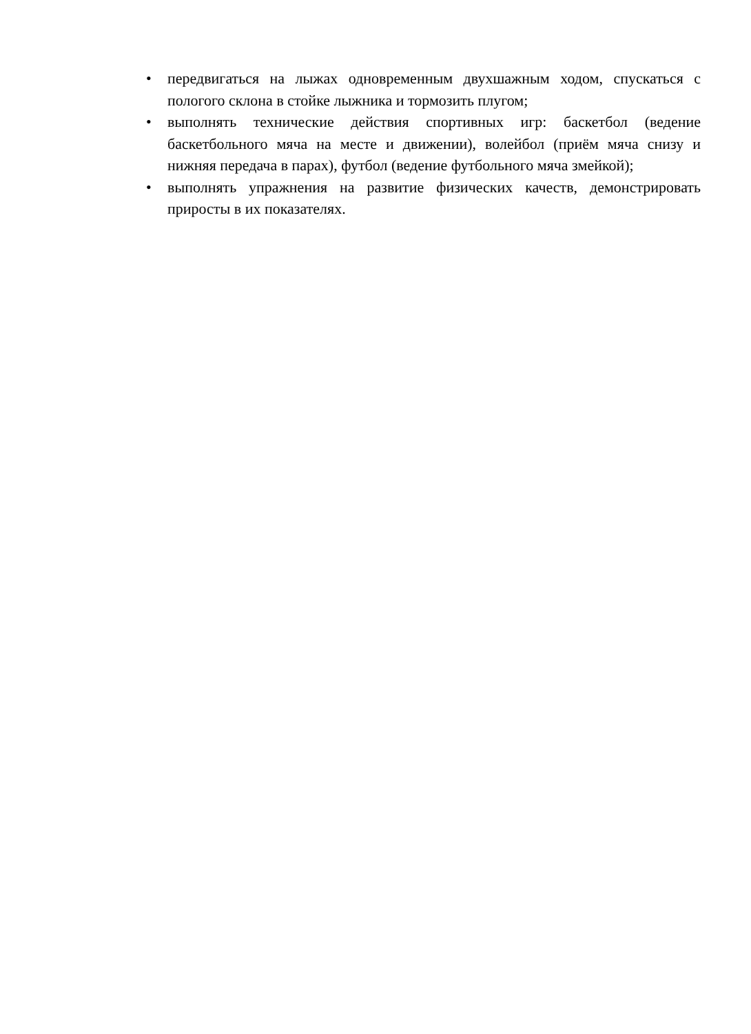• передвигаться на лыжах одновременным двухшажным ходом, спускаться с пологого склона в стойке лыжника и тормозить плугом;
• выполнять технические действия спортивных игр: баскетбол (ведение баскетбольного мяча на месте и движении), волейбол (приём мяча снизу и нижняя передача в парах), футбол (ведение футбольного мяча змейкой);
• выполнять упражнения на развитие физических качеств, демонстрировать приросты в их показателях.